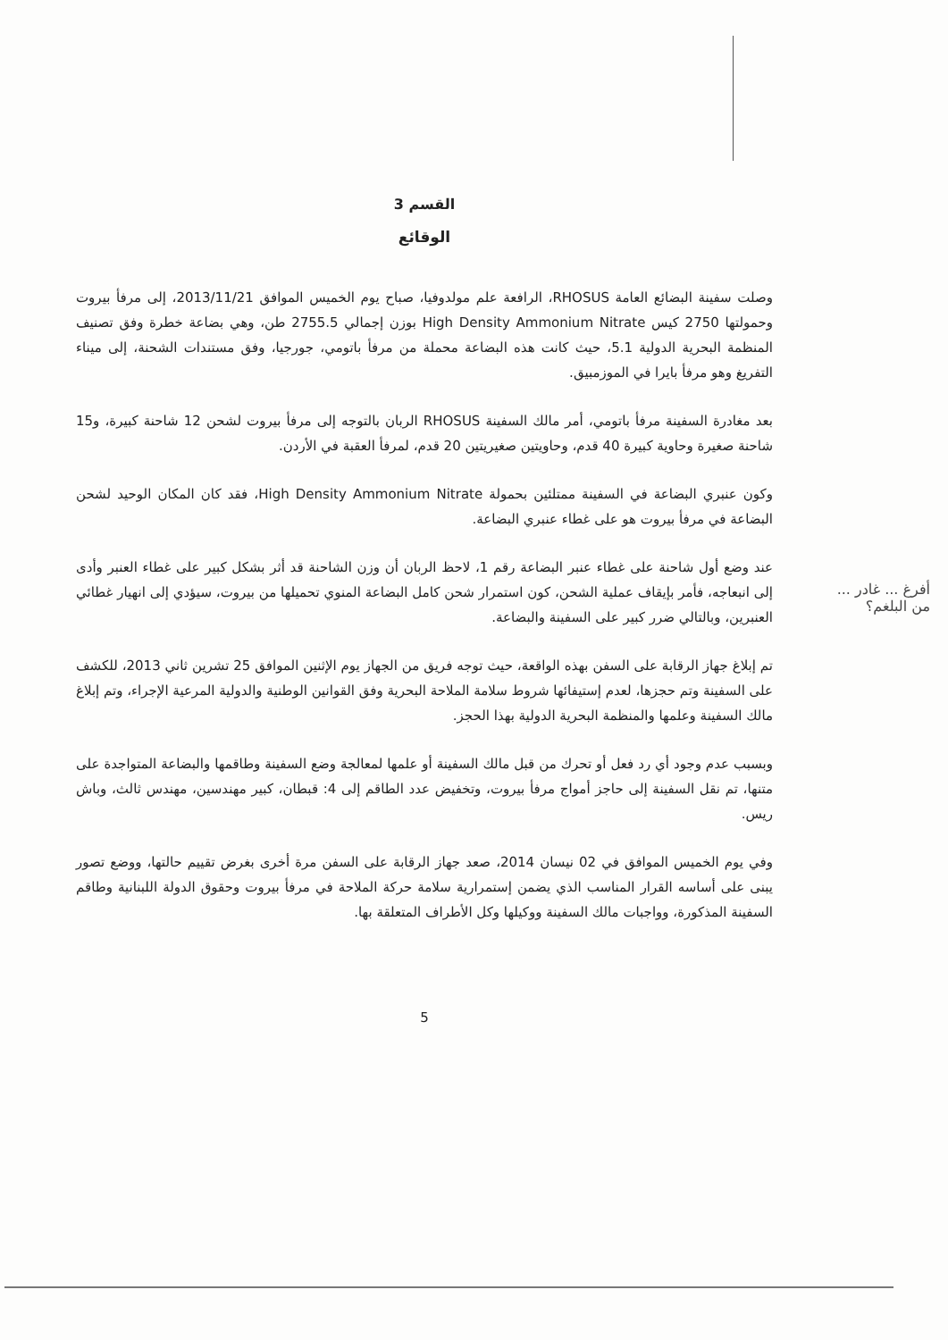القسم 3
الوقائع
وصلت سفينة البضائع العامة RHOSUS، الرافعة علم مولدوفيا، صباح يوم الخميس الموافق 2013/11/21، إلى مرفأ بيروت وحمولتها 2750 كيس High Density Ammonium Nitrate بوزن إجمالي 2755.5 طن، وهي بضاعة خطرة وفق تصنيف المنظمة البحرية الدولية 5.1، حيث كانت هذه البضاعة محملة من مرفأ باتومي، جورجيا، وفق مستندات الشحنة، إلى ميناء التفريغ وهو مرفأ بايرا في الموزمبيق.
بعد مغادرة السفينة مرفأ باتومي، أمر مالك السفينة RHOSUS الربان بالتوجه إلى مرفأ بيروت لشحن 12 شاحنة كبيرة، و15 شاحنة صغيرة وحاوية كبيرة 40 قدم، وحاويتين صغيريتين 20 قدم، لمرفأ العقبة في الأردن.
وكون عنبري البضاعة في السفينة ممتلئين بحمولة High Density Ammonium Nitrate، فقد كان المكان الوحيد لشحن البضاعة في مرفأ بيروت هو على غطاء عنبري البضاعة.
عند وضع أول شاحنة على غطاء عنبر البضاعة رقم 1، لاحظ الربان أن وزن الشاحنة قد أثر بشكل كبير على غطاء العنبر وأدى إلى انبعاجه، فأمر بإيقاف عملية الشحن، كون استمرار شحن كامل البضاعة المنوي تحميلها من بيروت، سيؤدي إلى انهيار غطائي العنبرين، وبالتالي ضرر كبير على السفينة والبضاعة.
تم إبلاغ جهاز الرقابة على السفن بهذه الواقعة، حيث توجه فريق من الجهاز يوم الإثنين الموافق 25 تشرين ثاني 2013، للكشف على السفينة وتم حجزها، لعدم إستيفائها شروط سلامة الملاحة البحرية وفق القوانين الوطنية والدولية المرعية الإجراء، وتم إبلاغ مالك السفينة وعلمها والمنظمة البحرية الدولية بهذا الحجز.
وبسبب عدم وجود أي رد فعل أو تحرك من قبل مالك السفينة أو علمها لمعالجة وضع السفينة وطاقمها والبضاعة المتواجدة على متنها، تم نقل السفينة إلى حاجز أمواج مرفأ بيروت، وتخفيض عدد الطاقم إلى 4: قبطان، كبير مهندسين، مهندس ثالث، وباش ريس.
وفي يوم الخميس الموافق في 02 نيسان 2014، صعد جهاز الرقابة على السفن مرة أخرى بغرض تقييم حالتها، ووضع تصور يبنى على أساسه القرار المناسب الذي يضمن إستمرارية سلامة حركة الملاحة في مرفأ بيروت وحقوق الدولة اللبنانية وطاقم السفينة المذكورة، وواجبات مالك السفينة ووكيلها وكل الأطراف المتعلقة بها.
5
أفرغ ... غادر ... من البلغم؟